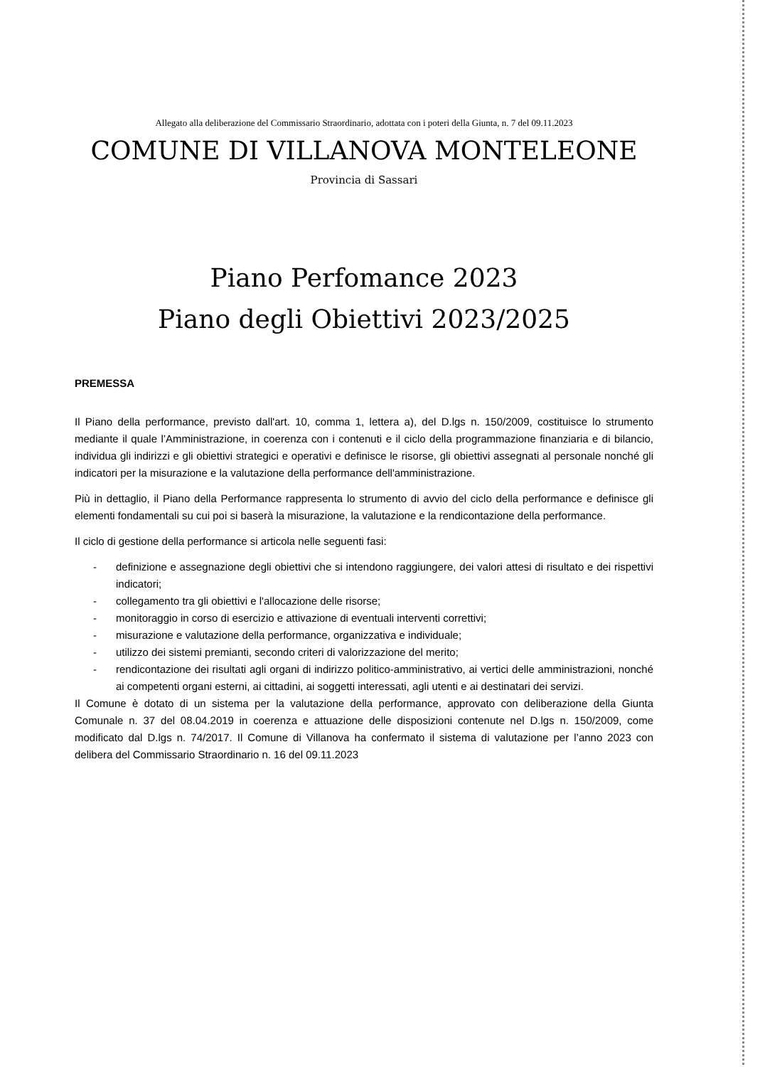Allegato alla deliberazione del Commissario Straordinario, adottata con i poteri della Giunta, n. 7 del 09.11.2023
COMUNE DI VILLANOVA MONTELEONE
Provincia di Sassari
Piano Perfomance 2023
Piano degli Obiettivi 2023/2025
PREMESSA
Il Piano della performance, previsto dall'art. 10, comma 1, lettera a), del D.lgs n. 150/2009, costituisce lo strumento mediante il quale l’Amministrazione, in coerenza con i contenuti e il ciclo della programmazione finanziaria e di bilancio, individua gli indirizzi e gli obiettivi strategici e operativi e definisce le risorse, gli obiettivi assegnati al personale nonché gli indicatori per la misurazione e la valutazione della performance dell'amministrazione.
Più in dettaglio, il Piano della Performance rappresenta lo strumento di avvio del ciclo della performance e definisce gli elementi fondamentali su cui poi si baserà la misurazione, la valutazione e la rendicontazione della performance.
Il ciclo di gestione della performance si articola nelle seguenti fasi:
- definizione e assegnazione degli obiettivi che si intendono raggiungere, dei valori attesi di risultato e dei rispettivi indicatori;
- collegamento tra gli obiettivi e l'allocazione delle risorse;
- monitoraggio in corso di esercizio e attivazione di eventuali interventi correttivi;
- misurazione e valutazione della performance, organizzativa e individuale;
- utilizzo dei sistemi premianti, secondo criteri di valorizzazione del merito;
- rendicontazione dei risultati agli organi di indirizzo politico-amministrativo, ai vertici delle amministrazioni, nonché ai competenti organi esterni, ai cittadini, ai soggetti interessati, agli utenti e ai destinatari dei servizi.
Il Comune è dotato di un sistema per la valutazione della performance, approvato con deliberazione della Giunta Comunale n. 37 del 08.04.2019 in coerenza e attuazione delle disposizioni contenute nel D.lgs n. 150/2009, come modificato dal D.lgs n. 74/2017. Il Comune di Villanova ha confermato il sistema di valutazione per l’anno 2023 con delibera del Commissario Straordinario n. 16 del 09.11.2023